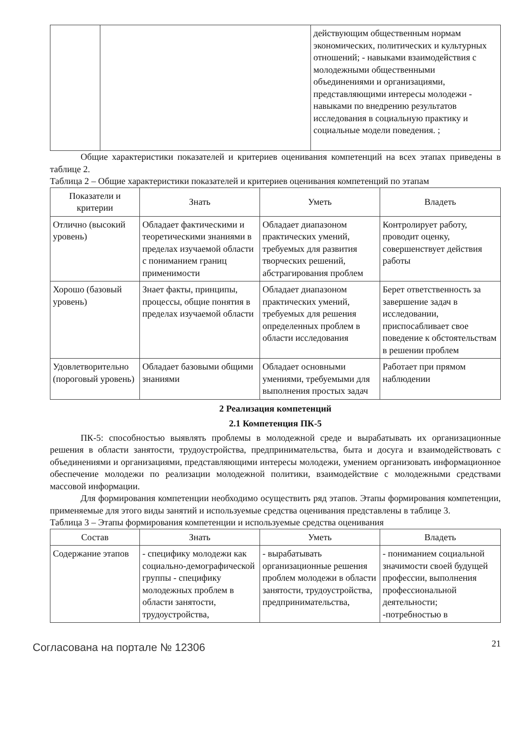| | | действующим общественным нормам экономических, политических и культурных отношений; - навыками взаимодействия с молодежными общественными объединениями и организациями, представляющими интересы молодежи - навыками по внедрению результатов исследования в социальную практику и социальные модели поведения. ; |
Общие характеристики показателей и критериев оценивания компетенций на всех этапах приведены в таблице 2.
Таблица 2 – Общие характеристики показателей и критериев оценивания компетенций по этапам
| Показатели и критерии | Знать | Уметь | Владеть |
| --- | --- | --- | --- |
| Отлично (высокий уровень) | Обладает фактическими и теоретическими знаниями в пределах изучаемой области с пониманием границ применимости | Обладает диапазоном практических умений, требуемых для развития творческих решений, абстрагирования проблем | Контролирует работу, проводит оценку, совершенствует действия работы |
| Хорошо (базовый уровень) | Знает факты, принципы, процессы, общие понятия в пределах изучаемой области | Обладает диапазоном практических умений, требуемых для решения определенных проблем в области исследования | Берет ответственность за завершение задач в исследовании, приспосабливает свое поведение к обстоятельствам в решении проблем |
| Удовлетворительно (пороговый уровень) | Обладает базовыми общими знаниями | Обладает основными умениями, требуемыми для выполнения простых задач | Работает при прямом наблюдении |
2 Реализация компетенций
2.1 Компетенция ПК-5
ПК-5: способностью выявлять проблемы в молодежной среде и вырабатывать их организационные решения в области занятости, трудоустройства, предпринимательства, быта и досуга и взаимодействовать с объединениями и организациями, представляющими интересы молодежи, умением организовать информационное обеспечение молодежи по реализации молодежной политики, взаимодействие с молодежными средствами массовой информации.
Для формирования компетенции необходимо осуществить ряд этапов. Этапы формирования компетенции, применяемые для этого виды занятий и используемые средства оценивания представлены в таблице 3.
Таблица 3 – Этапы формирования компетенции и используемые средства оценивания
| Состав | Знать | Уметь | Владеть |
| --- | --- | --- | --- |
| Содержание этапов | - специфику молодежи как социально-демографической группы - специфику молодежных проблем в области занятости, трудоустройства, | - вырабатывать организационные решения проблем молодежи в области занятости, трудоустройства, предпринимательства, | - пониманием социальной значимости своей будущей профессии, выполнения профессиональной деятельности; -потребностью в |
Согласована на портале № 12306
21